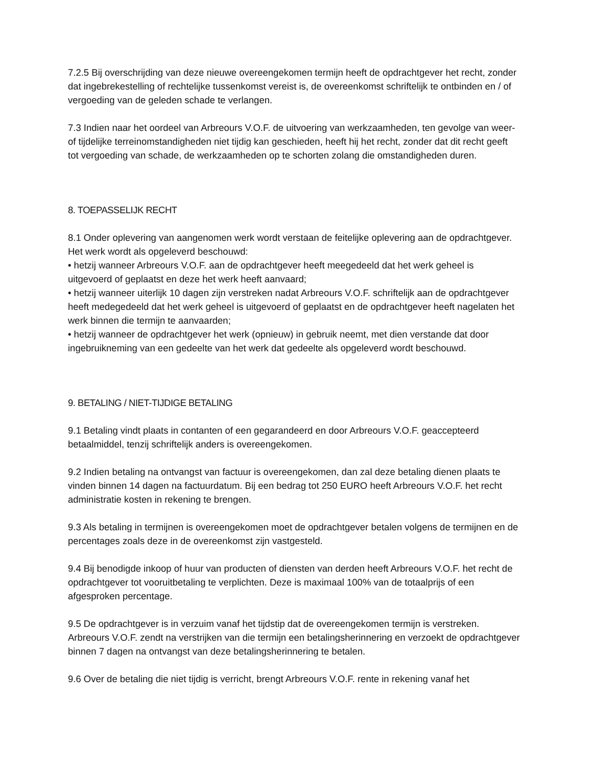7.2.5 Bij overschrijding van deze nieuwe overeengekomen termijn heeft de opdrachtgever het recht, zonder dat ingebrekestelling of rechtelijke tussenkomst vereist is, de overeenkomst schriftelijk te ontbinden en / of vergoeding van de geleden schade te verlangen.
7.3 Indien naar het oordeel van Arbreours V.O.F. de uitvoering van werkzaamheden, ten gevolge van weer- of tijdelijke terreinomstandigheden niet tijdig kan geschieden, heeft hij het recht, zonder dat dit recht geeft tot vergoeding van schade, de werkzaamheden op te schorten zolang die omstandigheden duren.
8. TOEPASSELIJK RECHT
8.1 Onder oplevering van aangenomen werk wordt verstaan de feitelijke oplevering aan de opdrachtgever. Het werk wordt als opgeleverd beschouwd:
• hetzij wanneer Arbreours V.O.F. aan de opdrachtgever heeft meegedeeld dat het werk geheel is uitgevoerd of geplaatst en deze het werk heeft aanvaard;
• hetzij wanneer uiterlijk 10 dagen zijn verstreken nadat Arbreours V.O.F. schriftelijk aan de opdrachtgever heeft medegedeeld dat het werk geheel is uitgevoerd of geplaatst en de opdrachtgever heeft nagelaten het werk binnen die termijn te aanvaarden;
• hetzij wanneer de opdrachtgever het werk (opnieuw) in gebruik neemt, met dien verstande dat door ingebruikneming van een gedeelte van het werk dat gedeelte als opgeleverd wordt beschouwd.
9. BETALING / NIET-TIJDIGE BETALING
9.1 Betaling vindt plaats in contanten of een gegarandeerd en door Arbreours V.O.F. geaccepteerd betaalmiddel, tenzij schriftelijk anders is overeengekomen.
9.2 Indien betaling na ontvangst van factuur is overeengekomen, dan zal deze betaling dienen plaats te vinden binnen 14 dagen na factuurdatum. Bij een bedrag tot 250 EURO heeft Arbreours V.O.F. het recht administratie kosten in rekening te brengen.
9.3 Als betaling in termijnen is overeengekomen moet de opdrachtgever betalen volgens de termijnen en de percentages zoals deze in de overeenkomst zijn vastgesteld.
9.4 Bij benodigde inkoop of huur van producten of diensten van derden heeft Arbreours V.O.F. het recht de opdrachtgever tot vooruitbetaling te verplichten. Deze is maximaal 100% van de totaalprijs of een afgesproken percentage.
9.5 De opdrachtgever is in verzuim vanaf het tijdstip dat de overeengekomen termijn is verstreken. Arbreours V.O.F. zendt na verstrijken van die termijn een betalingsherinnering en verzoekt de opdrachtgever binnen 7 dagen na ontvangst van deze betalingsherinnering te betalen.
9.6 Over de betaling die niet tijdig is verricht, brengt Arbreours V.O.F. rente in rekening vanaf het